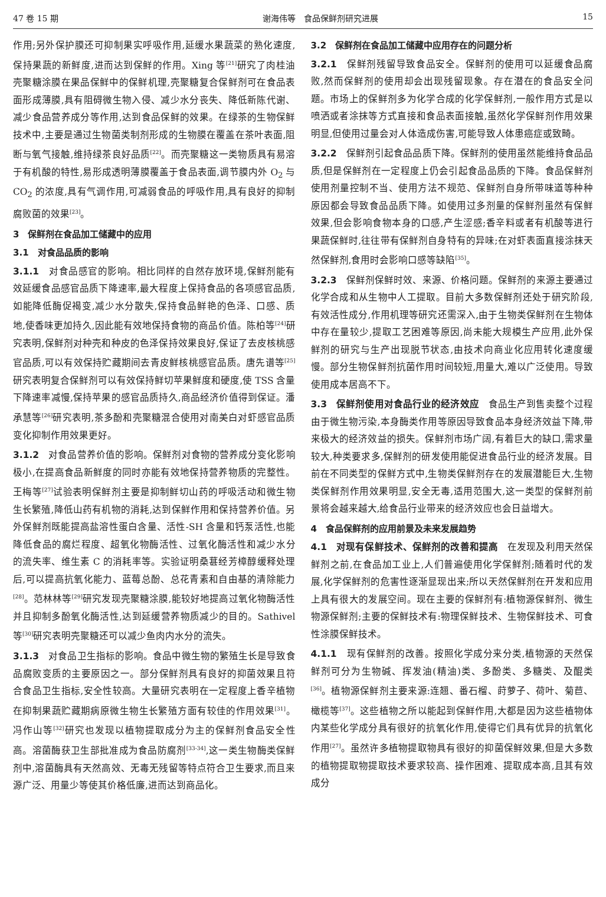47 卷 15 期 谢海伟等　食品保鲜剂研究进展 15
作用;另外保护膜还可抑制果实呼吸作用,延缓水果蔬菜的熟化速度,保持果蔬的新鲜度,进而达到保鲜的作用。Xing 等<sup>[21]</sup>研究了肉桂油壳聚糖涂膜在果品保鲜中的保鲜机理,壳聚糖复合保鲜剂可在食品表面形成薄膜,具有阻碍微生物入侵、减少水分丧失、降低新陈代谢、减少食品营养成分等作用,达到食品保鲜的效果。在绿茶的生物保鲜技术中,主要是通过生物菌类制剂形成的生物膜在覆盖在茶叶表面,阻断与氧气接触,维持绿茶良好品质<sup>[22]</sup>。而壳聚糖这一类物质具有易溶于有机酸的特性,易形成透明薄膜覆盖于食品表面,调节膜内外 O<sub>2</sub> 与 CO<sub>2</sub> 的浓度,具有气调作用,可减弱食品的呼吸作用,具有良好的抑制腐败菌的效果<sup>[23]</sup>。
3　保鲜剂在食品加工储藏中的应用
3.1　对食品品质的影响
3.1.1　对食品感官的影响。相比同样的自然存放环境,保鲜剂能有效延缓食品感官品质下降速率,最大程度上保持食品的各项感官品质,如能降低酶促褐变,减少水分散失,保持食品鲜艳的色泽、口感、质地,使香味更加持久,因此能有效地保持食物的商品价值。陈柏等<sup>[24]</sup>研究表明,保鲜剂对种壳和种皮的色泽保持效果良好,保证了去皮核桃感官品质,可以有效保持贮藏期间去青皮鲜核桃感官品质。唐先谱等<sup>[25]</sup>研究表明复合保鲜剂可以有效保持鲜切苹果鲜度和硬度,使 TSS 含量下降速率减慢,保持苹果的感官品质持久,商品经济价值得到保证。潘承慧等<sup>[26]</sup>研究表明,茶多酚和壳聚糖混合使用对南美白对虾感官品质变化抑制作用效果更好。
3.1.2　对食品营养价值的影响。保鲜剂对食物的营养成分变化影响极小,在提高食品新鲜度的同时亦能有效地保持营养物质的完整性。王梅等<sup>[27]</sup>试验表明保鲜剂主要是抑制鲜切山药的呼吸活动和微生物生长繁殖,降低山药有机物的消耗,达到保鲜作用和保持营养价值。另外保鲜剂既能提高盐溶性蛋白含量、活性-SH 含量和钙泵活性,也能降低食品的腐烂程度、超氧化物酶活性、过氧化酶活性和减少水分的流失率、维生素 C 的消耗率等。实验证明桑葚经芳樟醇缓释处理后,可以提高抗氧化能力、蓝莓总酚、总花青素和自由基的清除能力<sup>[28]</sup>。范林林等<sup>[29]</sup>研究发现壳聚糖涂膜,能较好地提高过氧化物酶活性并且抑制多酚氧化酶活性,达到延缓营养物质减少的目的。Sathivel 等<sup>[30]</sup>研究表明壳聚糖还可以减少鱼肉内水分的流失。
3.1.3　对食品卫生指标的影响。食品中微生物的繁殖生长是导致食品腐败变质的主要原因之一。部分保鲜剂具有良好的抑菌效果且符合食品卫生指标,安全性较高。大量研究表明在一定程度上香辛植物在抑制果蔬贮藏期病原微生物生长繁殖方面有较佳的作用效果<sup>[31]</sup>。冯作山等<sup>[32]</sup>研究也发现以植物提取成分为主的保鲜剂食品安全性高。溶菌酶获卫生部批准成为食品防腐剂<sup>[33-34]</sup>,这一类生物酶类保鲜剂中,溶菌酶具有天然高效、无毒无残留等特点符合卫生要求,而且来源广泛、用量少等使其价格低廉,进而达到商品化。
3.2　保鲜剂在食品加工储藏中应用存在的问题分析
3.2.1　保鲜剂残留导致食品安全。保鲜剂的使用可以延缓食品腐败,然而保鲜剂的使用却会出现残留现象。存在潜在的食品安全问题。市场上的保鲜剂多为化学合成的化学保鲜剂,一般作用方式是以喷洒或者涂抹等方式直接和食品表面接触,虽然化学保鲜剂作用效果明显,但使用过量会对人体造成伤害,可能导致人体患癌症或致畸。
3.2.2　保鲜剂引起食品品质下降。保鲜剂的使用虽然能维持食品品质,但是保鲜剂在一定程度上仍会引起食品品质的下降。食品保鲜剂使用剂量控制不当、使用方法不规范、保鲜剂自身所带味道等种种原因都会导致食品品质下降。如使用过多剂量的保鲜剂虽然有保鲜效果,但会影响食物本身的口感,产生涩感;香辛料或者有机酸等进行果蔬保鲜时,往往带有保鲜剂自身特有的异味;在对虾表面直接涂抹天然保鲜剂,食用时会影响口感等缺陷<sup>[35]</sup>。
3.2.3　保鲜剂保鲜时效、来源、价格问题。保鲜剂的来源主要通过化学合成和从生物中人工提取。目前大多数保鲜剂还处于研究阶段,有效活性成分,作用机理等研究还需深入,由于生物类保鲜剂在生物体中存在量较少,提取工艺困难等原因,尚未能大规模生产应用,此外保鲜剂的研究与生产出现脱节状态,由技术向商业化应用转化速度缓慢。部分生物保鲜剂抗菌作用时间较短,用量大,难以广泛使用。导致使用成本居高不下。
3.3　保鲜剂使用对食品行业的经济效应　食品生产到售卖整个过程由于微生物污染,本身酶类作用等原因导致食品本身经济效益下降,带来极大的经济效益的损失。保鲜剂市场广阔,有着巨大的缺口,需求量较大,种类要求多,保鲜剂的研发使用能促进食品行业的经济发展。目前在不同类型的保鲜方式中,生物类保鲜剂存在的发展潜能巨大,生物类保鲜剂作用效果明显,安全无毒,适用范围大,这一类型的保鲜剂前景将会越来越大,给食品行业带来的经济效应也会日益增大。
4　食品保鲜剂的应用前景及未来发展趋势
4.1　对现有保鲜技术、保鲜剂的改善和提高　在发现及利用天然保鲜剂之前,在食品加工业上,人们普遍使用化学保鲜剂;随着时代的发展,化学保鲜剂的危害性逐渐显现出来;所以天然保鲜剂在开发和应用上具有很大的发展空间。现在主要的保鲜剂有:植物源保鲜剂、微生物源保鲜剂;主要的保鲜技术有:物理保鲜技术、生物保鲜技术、可食性涂膜保鲜技术。
4.1.1　现有保鲜剂的改善。按照化学成分来分类,植物源的天然保鲜剂可分为生物碱、挥发油(精油)类、多酚类、多糖类、及醌类<sup>[36]</sup>。植物源保鲜剂主要来源:连翘、番石榴、莳萝子、荷叶、菊苣、橄榄等<sup>[37]</sup>。这些植物之所以能起到保鲜作用,大都是因为这些植物体内某些化学成分具有很好的抗氧化作用,使得它们具有优异的抗氧化作用<sup>[27]</sup>。虽然许多植物提取物具有很好的抑菌保鲜效果,但是大多数的植物提取物提取技术要求较高、操作困难、提取成本高,且其有效成分